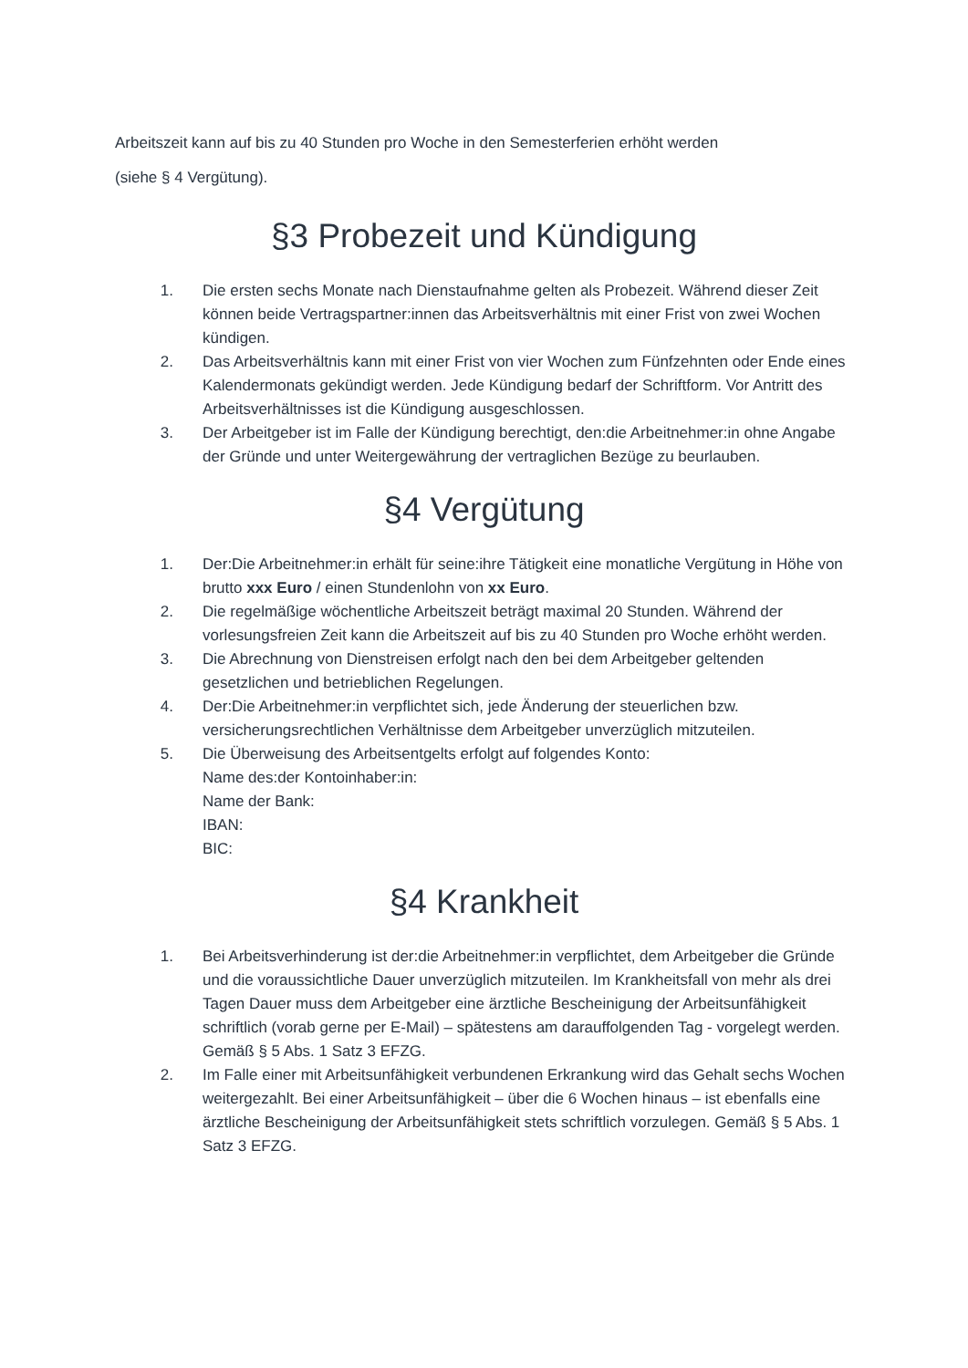Arbeitszeit kann auf bis zu 40 Stunden pro Woche in den Semesterferien erhöht werden
(siehe § 4 Vergütung).
§3 Probezeit und Kündigung
1. Die ersten sechs Monate nach Dienstaufnahme gelten als Probezeit. Während dieser Zeit können beide Vertragspartner:innen das Arbeitsverhältnis mit einer Frist von zwei Wochen kündigen.
2. Das Arbeitsverhältnis kann mit einer Frist von vier Wochen zum Fünfzehnten oder Ende eines Kalendermonats gekündigt werden. Jede Kündigung bedarf der Schriftform. Vor Antritt des Arbeitsverhältnisses ist die Kündigung ausgeschlossen.
3. Der Arbeitgeber ist im Falle der Kündigung berechtigt, den:die Arbeitnehmer:in ohne Angabe der Gründe und unter Weitergewährung der vertraglichen Bezüge zu beurlauben.
§4 Vergütung
1. Der:Die Arbeitnehmer:in erhält für seine:ihre Tätigkeit eine monatliche Vergütung in Höhe von brutto xxx Euro / einen Stundenlohn von xx Euro.
2. Die regelmäßige wöchentliche Arbeitszeit beträgt maximal 20 Stunden. Während der vorlesungsfreien Zeit kann die Arbeitszeit auf bis zu 40 Stunden pro Woche erhöht werden.
3. Die Abrechnung von Dienstreisen erfolgt nach den bei dem Arbeitgeber geltenden gesetzlichen und betrieblichen Regelungen.
4. Der:Die Arbeitnehmer:in verpflichtet sich, jede Änderung der steuerlichen bzw. versicherungsrechtlichen Verhältnisse dem Arbeitgeber unverzüglich mitzuteilen.
5. Die Überweisung des Arbeitsentgelts erfolgt auf folgendes Konto:
Name des:der Kontoinhaber:in:
Name der Bank:
IBAN:
BIC:
§4 Krankheit
1. Bei Arbeitsverhinderung ist der:die Arbeitnehmer:in verpflichtet, dem Arbeitgeber die Gründe und die voraussichtliche Dauer unverzüglich mitzuteilen. Im Krankheitsfall von mehr als drei Tagen Dauer muss dem Arbeitgeber eine ärztliche Bescheinigung der Arbeitsunfähigkeit schriftlich (vorab gerne per E-Mail) – spätestens am darauffolgenden Tag - vorgelegt werden. Gemäß § 5 Abs. 1 Satz 3 EFZG.
2. Im Falle einer mit Arbeitsunfähigkeit verbundenen Erkrankung wird das Gehalt sechs Wochen weitergezahlt. Bei einer Arbeitsunfähigkeit – über die 6 Wochen hinaus – ist ebenfalls eine ärztliche Bescheinigung der Arbeitsunfähigkeit stets schriftlich vorzulegen. Gemäß § 5 Abs. 1 Satz 3 EFZG.